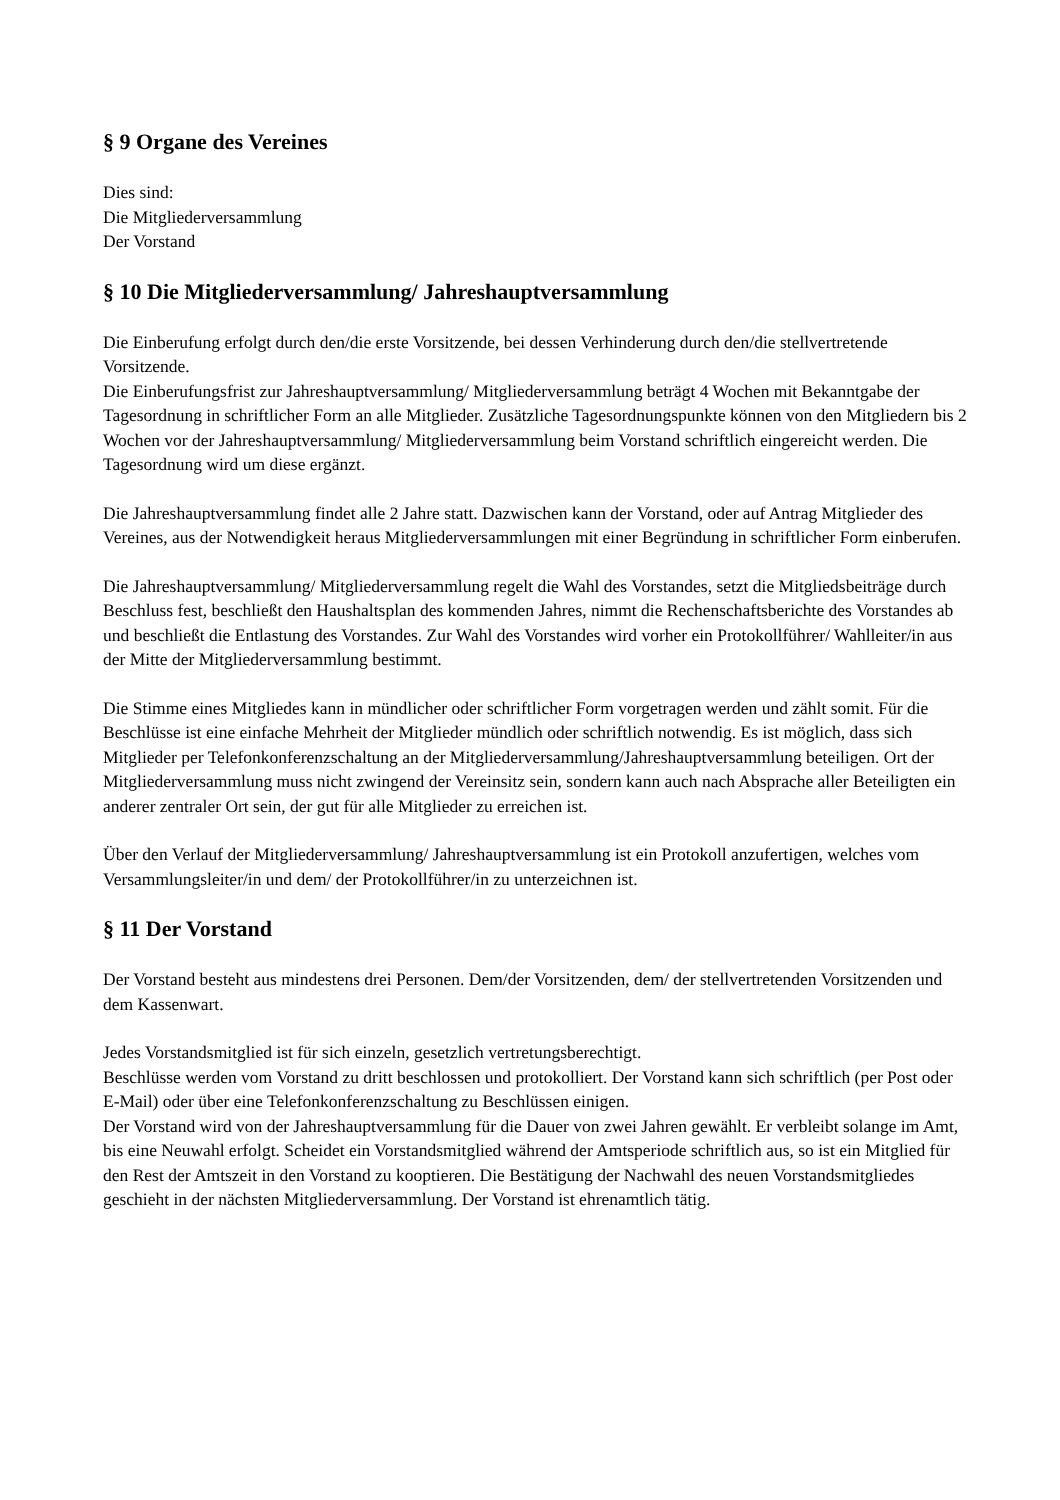§ 9 Organe des Vereines
Dies sind:
Die Mitgliederversammlung
Der Vorstand
§ 10 Die Mitgliederversammlung/ Jahreshauptversammlung
Die Einberufung erfolgt durch den/die erste Vorsitzende, bei dessen Verhinderung durch den/die stellvertretende Vorsitzende.
Die Einberufungsfrist zur Jahreshauptversammlung/ Mitgliederversammlung beträgt 4 Wochen mit Bekanntgabe der Tagesordnung in schriftlicher Form an alle Mitglieder. Zusätzliche Tagesordnungspunkte können von den Mitgliedern bis 2 Wochen vor der Jahreshauptversammlung/ Mitgliederversammlung beim Vorstand schriftlich eingereicht werden. Die Tagesordnung wird um diese ergänzt.
Die Jahreshauptversammlung findet alle 2 Jahre statt. Dazwischen kann der Vorstand, oder auf Antrag Mitglieder des Vereines, aus der Notwendigkeit heraus Mitgliederversammlungen mit einer Begründung in schriftlicher Form einberufen.
Die Jahreshauptversammlung/ Mitgliederversammlung regelt die Wahl des Vorstandes, setzt die Mitgliedsbeiträge durch Beschluss fest, beschließt den Haushaltsplan des kommenden Jahres, nimmt die Rechenschaftsberichte des Vorstandes ab und beschließt die Entlastung des Vorstandes. Zur Wahl des Vorstandes wird vorher ein Protokollführer/ Wahlleiter/in aus der Mitte der Mitgliederversammlung bestimmt.
Die Stimme eines Mitgliedes kann in mündlicher oder schriftlicher Form vorgetragen werden und zählt somit. Für die Beschlüsse ist eine einfache Mehrheit der Mitglieder mündlich oder schriftlich notwendig. Es ist möglich, dass sich Mitglieder per Telefonkonferenzschaltung an der Mitgliederversammlung/Jahreshauptversammlung beteiligen. Ort der Mitgliederversammlung muss nicht zwingend der Vereinsitz sein, sondern kann auch nach Absprache aller Beteiligten ein anderer zentraler Ort sein, der gut für alle Mitglieder zu erreichen ist.
Über den Verlauf der Mitgliederversammlung/ Jahreshauptversammlung ist ein Protokoll anzufertigen, welches vom Versammlungsleiter/in und dem/ der Protokollführer/in zu unterzeichnen ist.
§ 11 Der Vorstand
Der Vorstand besteht aus mindestens drei Personen. Dem/der Vorsitzenden, dem/ der stellvertretenden Vorsitzenden und dem Kassenwart.
Jedes Vorstandsmitglied ist für sich einzeln, gesetzlich vertretungsberechtigt.
Beschlüsse werden vom Vorstand zu dritt beschlossen und protokolliert. Der Vorstand kann sich schriftlich (per Post oder E-Mail) oder über eine Telefonkonferenzschaltung zu Beschlüssen einigen.
Der Vorstand wird von der Jahreshauptversammlung für die Dauer von zwei Jahren gewählt. Er verbleibt solange im Amt, bis eine Neuwahl erfolgt. Scheidet ein Vorstandsmitglied während der Amtsperiode schriftlich aus, so ist ein Mitglied für den Rest der Amtszeit in den Vorstand zu kooptieren. Die Bestätigung der Nachwahl des neuen Vorstandsmitgliedes geschieht in der nächsten Mitgliederversammlung. Der Vorstand ist ehrenamtlich tätig.